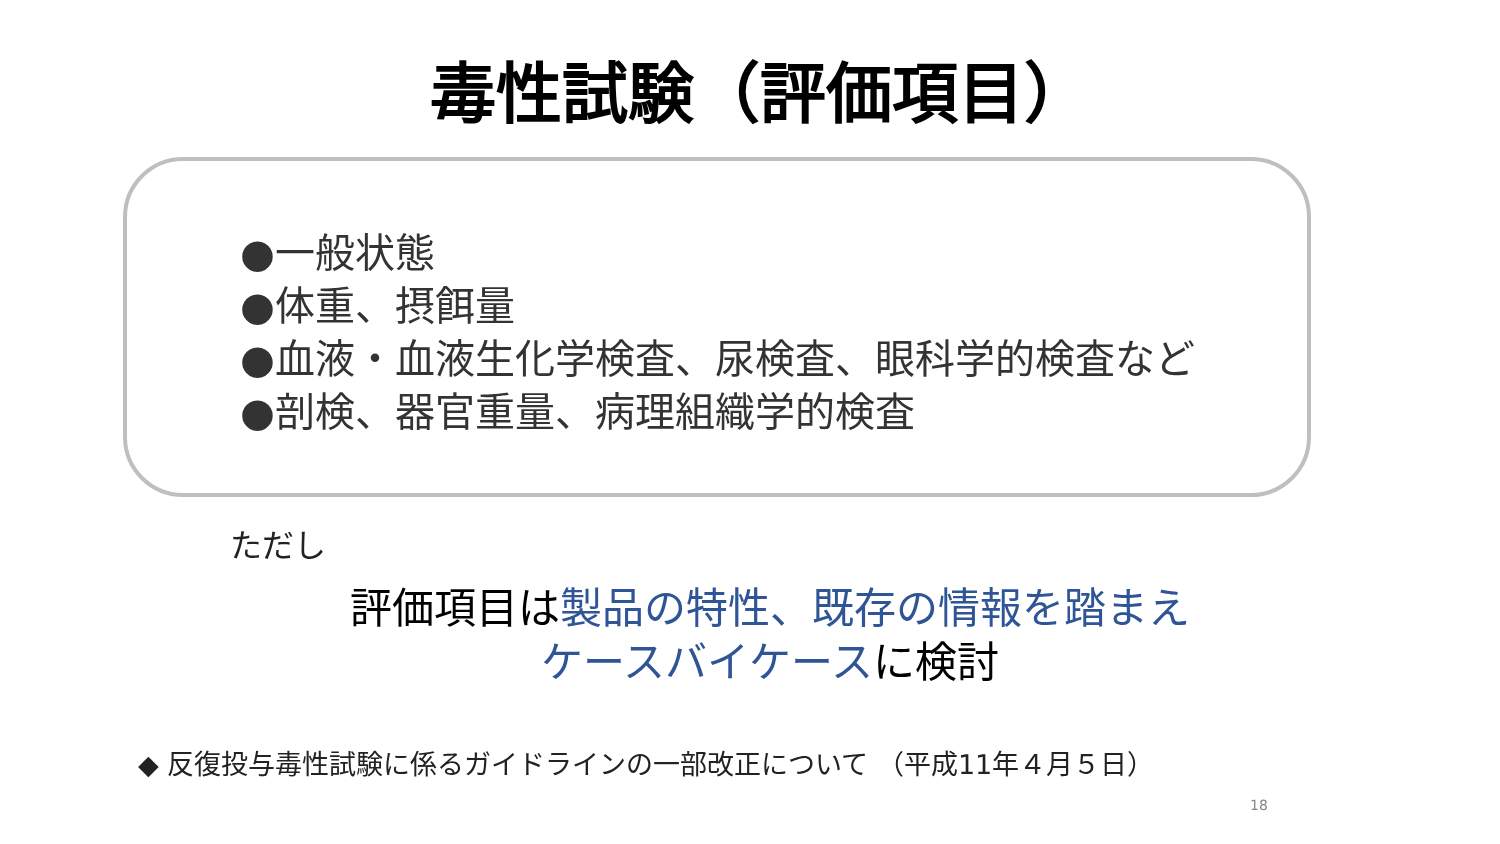毒性試験（評価項目）
●一般状態
●体重、摂餌量
●血液・血液生化学検査、尿検査、眼科学的検査など
●剖検、器官重量、病理組織学的検査
ただし
評価項目は製品の特性、既存の情報を踏まえ
ケースバイケースに検討
◆ 反復投与毒性試験に係るガイドラインの一部改正について （平成11年４月５日）
18